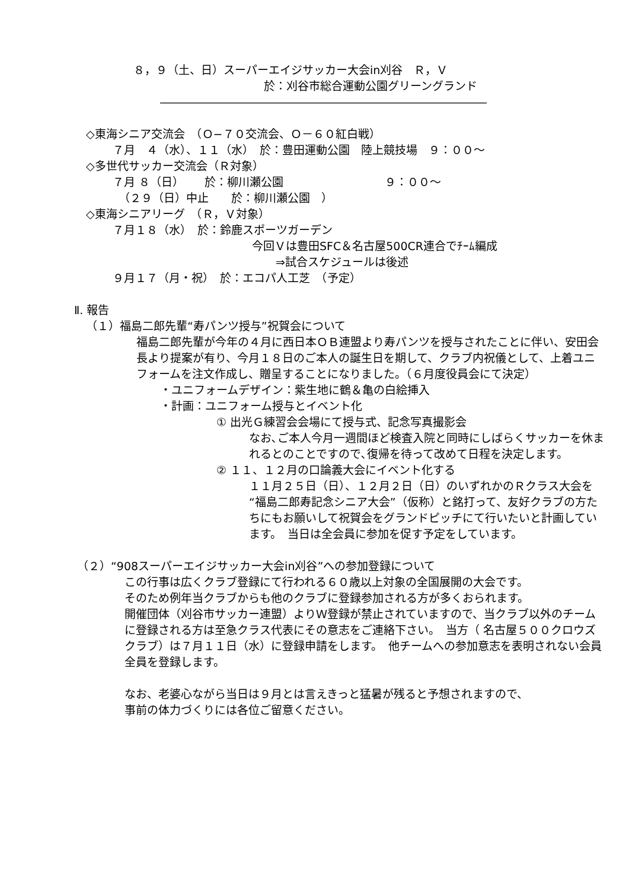８，９（土、日）スーパーエイジサッカー大会in刈谷　Ｒ，Ｖ
於：刈谷市総合運動公園グリーングランド
―――――――――――――――――――――――――――――
◇東海シニア交流会　（Ｏ−７０交流会、Ｏ－６０紅白戦）
７月　４（水）、１１（水）　於：豊田運動公園　陸上競技場　９：００～
◇多世代サッカー交流会（Ｒ対象）
７月 ８（日）　　 於：柳川瀬公園　　　　　　　　　９：００～
（２９（日）中止　　於：柳川瀬公園　）
◇東海シニアリーグ　（Ｒ，Ｖ対象）
７月１８（水）　於：鈴鹿スポーツガーデン
今回Ｖは豊田SFC＆名古屋500CR連合でﾁｰﾑ編成
⇒試合スケジュールは後述
９月１７（月・祝）　於：エコパ人工芝　（予定）
Ⅱ. 報告
（１）福島二郎先輩“寿パンツ授与”祝賀会について
福島二郎先輩が今年の４月に西日本ＯＢ連盟より寿パンツを授与されたことに伴い、安田会長より提案が有り、今月１８日のご本人の誕生日を期して、クラブ内祝儀として、上着ユニフォームを注文作成し、贈呈することになりました。（６月度役員会にて決定）
・ユニフォームデザイン：紫生地に鶴＆亀の白絵挿入
・計画：ユニフォーム授与とイベント化
① 出光Ｇ練習会会場にて授与式、記念写真撮影会
なお､ご本人今月一週間ほど検査入院と同時にしばらくサッカーを休まれるとのことですので､復帰を待って改めて日程を決定します。
② １１、１２月の口論義大会にイベント化する
１１月２５日（日）、１２月２日（日）のいずれかのＲクラス大会を“福島二郎寿記念シニア大会”（仮称）と銘打って、友好クラブの方たちにもお願いして祝賀会をグランドピッチにて行いたいと計画しています。　当日は全会員に参加を促す予定をしています。
（２）“908スーパーエイジサッカー大会in刈谷”への参加登録について
この行事は広くクラブ登録にて行われる６０歳以上対象の全国展開の大会です。
そのため例年当クラブからも他のクラブに登録参加される方が多くおられます。
開催団体（刈谷市サッカー連盟）よりＷ登録が禁止されていますので、当クラブ以外のチームに登録される方は至急クラス代表にその意志をご連絡下さい。　当方（ 名古屋５００クロウズクラブ）は７月１１日（水）に登録申請をします。　他チームへの参加意志を表明されない会員全員を登録します。
なお、老婆心ながら当日は９月とは言えきっと猛暑が残ると予想されますので、
事前の体力づくりには各位ご留意ください。